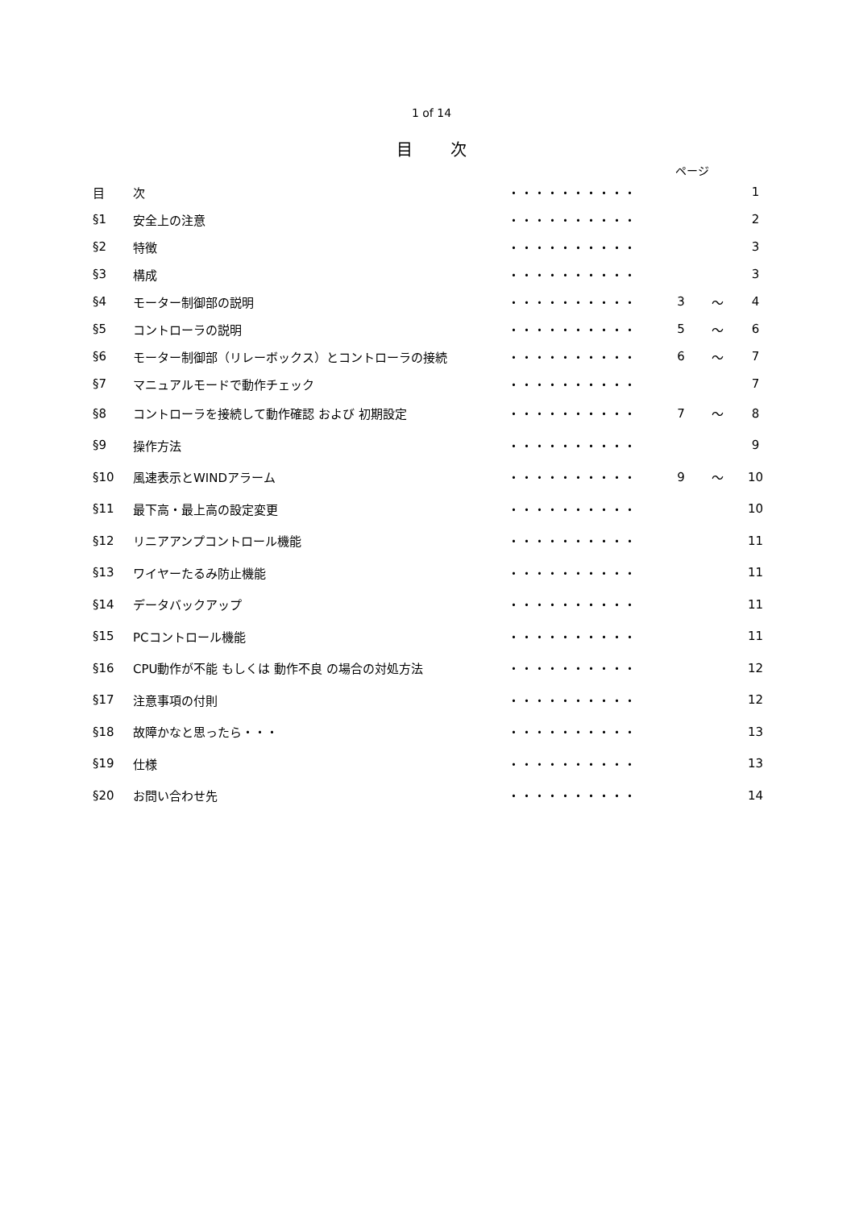1 of 14
目 次
ページ
| 目 | 次 | ・・・・・・・・・・ | | | 1 |
| §1 | 安全上の注意 | ・・・・・・・・・・ | | | 2 |
| §2 | 特徴 | ・・・・・・・・・・ | | | 3 |
| §3 | 構成 | ・・・・・・・・・・ | | | 3 |
| §4 | モーター制御部の説明 | ・・・・・・・・・・ | 3 | ～ | 4 |
| §5 | コントローラの説明 | ・・・・・・・・・・ | 5 | ～ | 6 |
| §6 | モーター制御部（リレーボックス）とコントローラの接続 | ・・・・・・・・・・ | 6 | ～ | 7 |
| §7 | マニュアルモードで動作チェック | ・・・・・・・・・・ | | | 7 |
| §8 | コントローラを接続して動作確認 および 初期設定 | ・・・・・・・・・・ | 7 | ～ | 8 |
| §9 | 操作方法 | ・・・・・・・・・・ | | | 9 |
| §10 | 風速表示とWINDアラーム | ・・・・・・・・・・ | 9 | ～ | 10 |
| §11 | 最下高・最上高の設定変更 | ・・・・・・・・・・ | | | 10 |
| §12 | リニアアンプコントロール機能 | ・・・・・・・・・・ | | | 11 |
| §13 | ワイヤーたるみ防止機能 | ・・・・・・・・・・ | | | 11 |
| §14 | データバックアップ | ・・・・・・・・・・ | | | 11 |
| §15 | PCコントロール機能 | ・・・・・・・・・・ | | | 11 |
| §16 | CPU動作が不能 もしくは 動作不良 の場合の対処方法 | ・・・・・・・・・・ | | | 12 |
| §17 | 注意事項の付則 | ・・・・・・・・・・ | | | 12 |
| §18 | 故障かなと思ったら・・・ | ・・・・・・・・・・ | | | 13 |
| §19 | 仕様 | ・・・・・・・・・・ | | | 13 |
| §20 | お問い合わせ先 | ・・・・・・・・・・ | | | 14 |